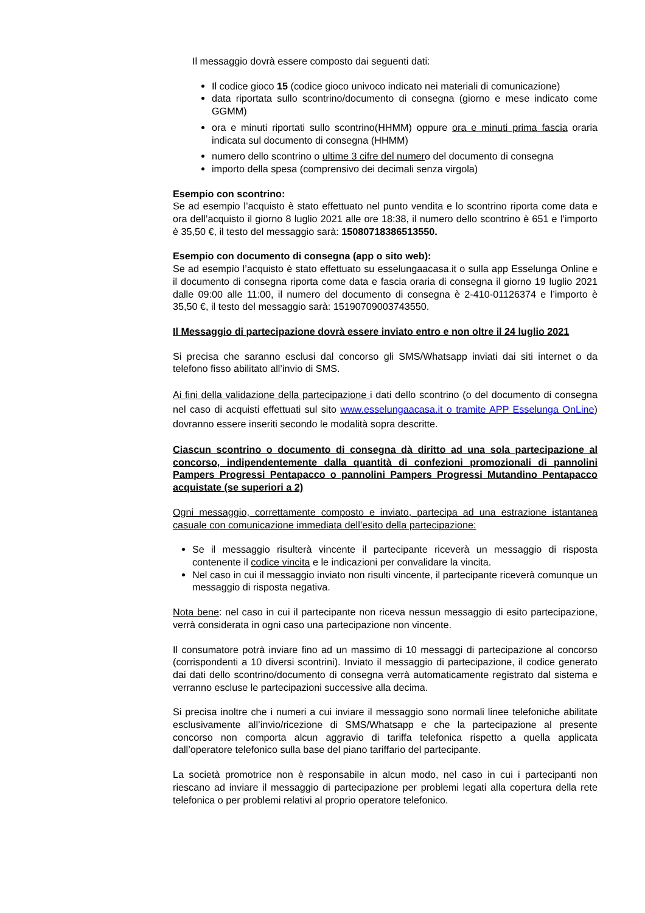Il messaggio dovrà essere composto dai seguenti dati:
Il codice gioco 15 (codice gioco univoco indicato nei materiali di comunicazione)
data riportata sullo scontrino/documento di consegna (giorno e mese indicato come GGMM)
ora e minuti riportati sullo scontrino(HHMM) oppure ora e minuti prima fascia oraria indicata sul documento di consegna (HHMM)
numero dello scontrino o ultime 3 cifre del numero del documento di consegna
importo della spesa (comprensivo dei decimali senza virgola)
Esempio con scontrino:
Se ad esempio l’acquisto è stato effettuato nel punto vendita e lo scontrino riporta come data e ora dell’acquisto il giorno 8 luglio 2021 alle ore 18:38, il numero dello scontrino è 651 e l’importo è 35,50 €, il testo del messaggio sarà: 15080718386513550.
Esempio con documento di consegna (app o sito web):
Se ad esempio l’acquisto è stato effettuato su esselungaacasa.it o sulla app Esselunga Online e il documento di consegna riporta come data e fascia oraria di consegna il giorno 19 luglio 2021 dalle 09:00 alle 11:00, il numero del documento di consegna è 2-410-01126374 e l’importo è 35,50 €, il testo del messaggio sarà: 15190709003743550.
Il Messaggio di partecipazione dovrà essere inviato entro e non oltre il 24 luglio 2021
Si precisa che saranno esclusi dal concorso gli SMS/Whatsapp inviati dai siti internet o da telefono fisso abilitato all’invio di SMS.
Ai fini della validazione della partecipazione i dati dello scontrino (o del documento di consegna nel caso di acquisti effettuati sul sito www.esselungaacasa.it o tramite APP Esselunga OnLine) dovranno essere inseriti secondo le modalità sopra descritte.
Ciascun scontrino o documento di consegna dà diritto ad una sola partecipazione al concorso, indipendentemente dalla quantità di confezioni promozionali di pannolini Pampers Progressi Pentapacco o pannolini Pampers Progressi Mutandino Pentapacco acquistate (se superiori a 2)
Ogni messaggio, correttamente composto e inviato, partecipa ad una estrazione istantanea casuale con comunicazione immediata dell’esito della partecipazione:
Se il messaggio risulterà vincente il partecipante riceverà un messaggio di risposta contenente il codice vincita e le indicazioni per convalidare la vincita.
Nel caso in cui il messaggio inviato non risulti vincente, il partecipante riceverà comunque un messaggio di risposta negativa.
Nota bene: nel caso in cui il partecipante non riceva nessun messaggio di esito partecipazione, verrà considerata in ogni caso una partecipazione non vincente.
Il consumatore potrà inviare fino ad un massimo di 10 messaggi di partecipazione al concorso (corrispondenti a 10 diversi scontrini). Inviato il messaggio di partecipazione, il codice generato dai dati dello scontrino/documento di consegna verrà automaticamente registrato dal sistema e verranno escluse le partecipazioni successive alla decima.
Si precisa inoltre che i numeri a cui inviare il messaggio sono normali linee telefoniche abilitate esclusivamente all’invio/ricezione di SMS/Whatsapp e che la partecipazione al presente concorso non comporta alcun aggravio di tariffa telefonica rispetto a quella applicata dall’operatore telefonico sulla base del piano tariffario del partecipante.
La società promotrice non è responsabile in alcun modo, nel caso in cui i partecipanti non riescano ad inviare il messaggio di partecipazione per problemi legati alla copertura della rete telefonica o per problemi relativi al proprio operatore telefonico.